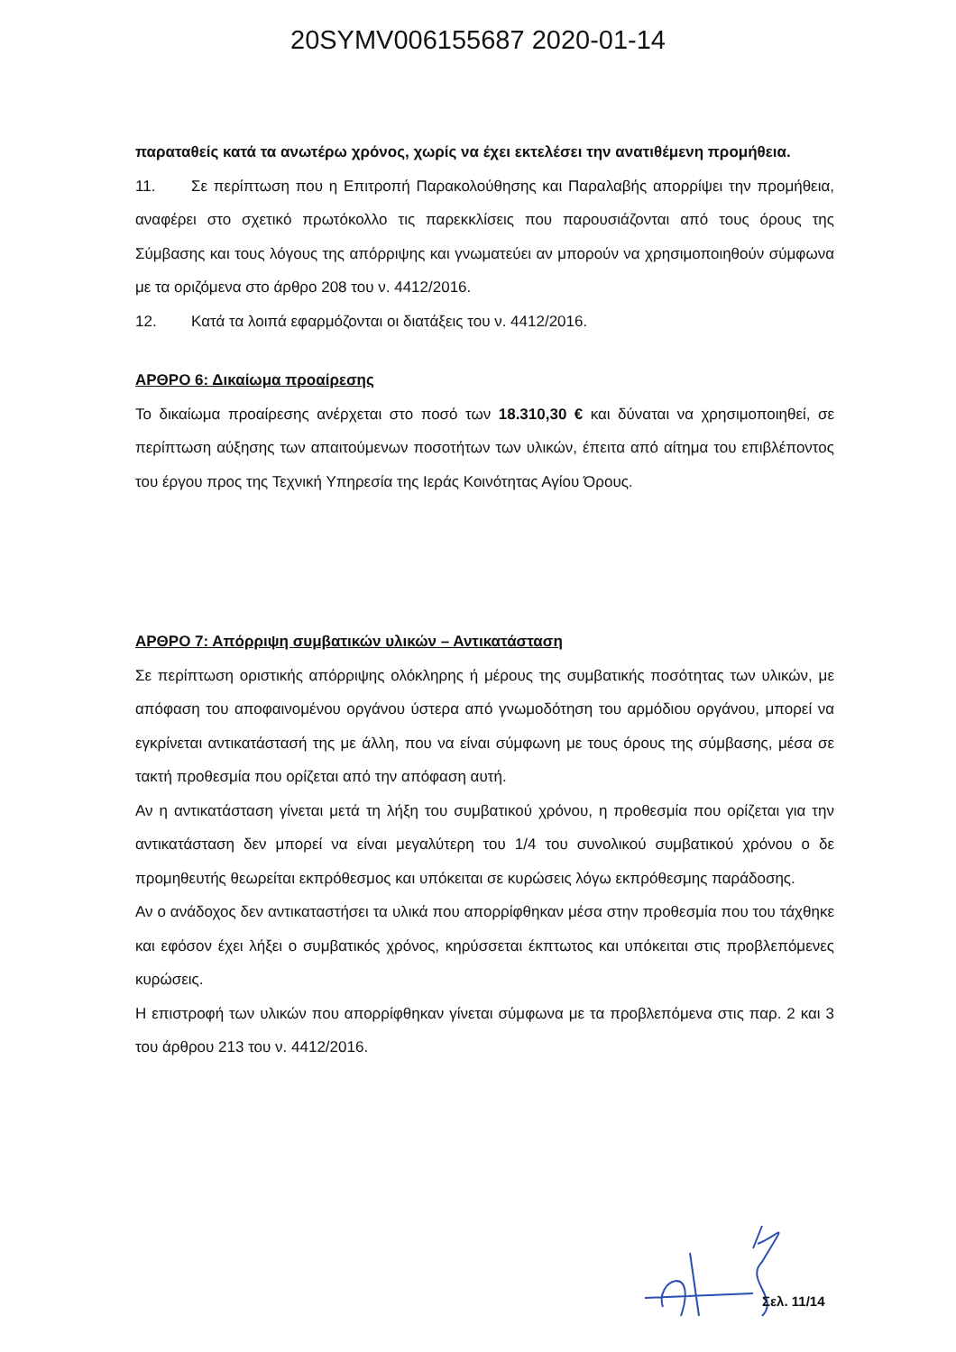20SYMV006155687 2020-01-14
παραταθείς κατά τα ανωτέρω χρόνος, χωρίς να έχει εκτελέσει την ανατιθέμενη προμήθεια.
11. Σε περίπτωση που η Επιτροπή Παρακολούθησης και Παραλαβής απορρίψει την προμήθεια, αναφέρει στο σχετικό πρωτόκολλο τις παρεκκλίσεις που παρουσιάζονται από τους όρους της Σύμβασης και τους λόγους της απόρριψης και γνωματεύει αν μπορούν να χρησιμοποιηθούν σύμφωνα με τα οριζόμενα στο άρθρο 208 του ν. 4412/2016.
12. Κατά τα λοιπά εφαρμόζονται οι διατάξεις του ν. 4412/2016.
ΑΡΘΡΟ 6: Δικαίωμα προαίρεσης
Το δικαίωμα προαίρεσης ανέρχεται στο ποσό των 18.310,30 € και δύναται να χρησιμοποιηθεί, σε περίπτωση αύξησης των απαιτούμενων ποσοτήτων των υλικών, έπειτα από αίτημα του επιβλέποντος του έργου προς της Τεχνική Υπηρεσία της Ιεράς Κοινότητας Αγίου Όρους.
ΑΡΘΡΟ 7: Απόρριψη συμβατικών υλικών – Αντικατάσταση
Σε περίπτωση οριστικής απόρριψης ολόκληρης ή μέρους της συμβατικής ποσότητας των υλικών, με απόφαση του αποφαινομένου οργάνου ύστερα από γνωμοδότηση του αρμόδιου οργάνου, μπορεί να εγκρίνεται αντικατάστασή της με άλλη, που να είναι σύμφωνη με τους όρους της σύμβασης, μέσα σε τακτή προθεσμία που ορίζεται από την απόφαση αυτή.
Αν η αντικατάσταση γίνεται μετά τη λήξη του συμβατικού χρόνου, η προθεσμία που ορίζεται για την αντικατάσταση δεν μπορεί να είναι μεγαλύτερη του 1/4 του συνολικού συμβατικού χρόνου ο δε προμηθευτής θεωρείται εκπρόθεσμος και υπόκειται σε κυρώσεις λόγω εκπρόθεσμης παράδοσης.
Αν ο ανάδοχος δεν αντικαταστήσει τα υλικά που απορρίφθηκαν μέσα στην προθεσμία που του τάχθηκε και εφόσον έχει λήξει ο συμβατικός χρόνος, κηρύσσεται έκπτωτος και υπόκειται στις προβλεπόμενες κυρώσεις.
Η επιστροφή των υλικών που απορρίφθηκαν γίνεται σύμφωνα με τα προβλεπόμενα στις παρ. 2 και 3 του άρθρου 213 του ν. 4412/2016.
Σελ. 11/14